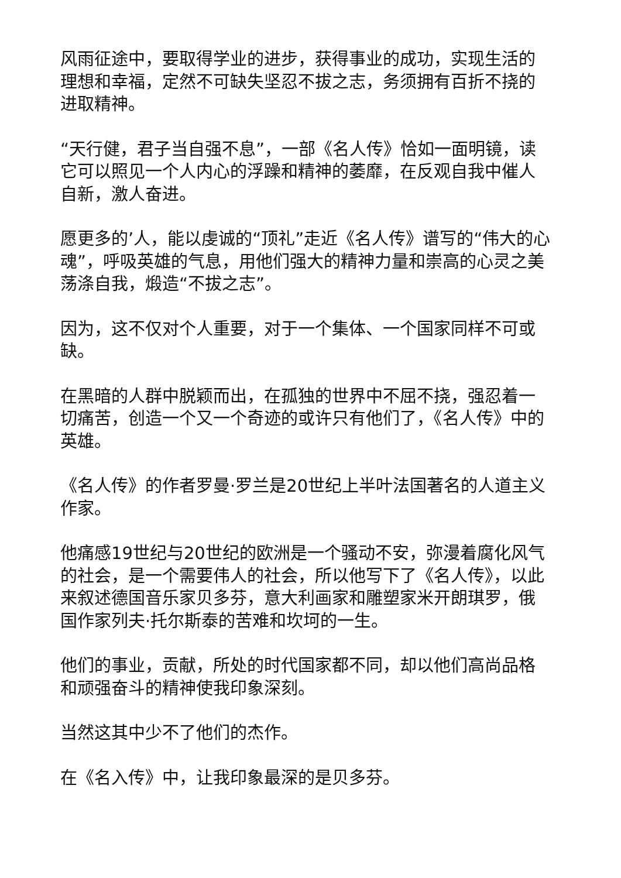风雨征途中，要取得学业的进步，获得事业的成功，实现生活的理想和幸福，定然不可缺失坚忍不拔之志，务须拥有百折不挠的进取精神。
“天行健，君子当自强不息”，一部《名人传》恰如一面明镜，读它可以照见一个人内心的浮躁和精神的萎靡，在反观自我中催人自新，激人奋进。
愿更多的’人，能以虔诚的“顶礼”走近《名人传》谱写的“伟大的心魂”，呼吸英雄的气息，用他们强大的精神力量和崇高的心灵之美荡涤自我，煅造“不拔之志”。
因为，这不仅对个人重要，对于一个集体、一个国家同样不可或缺。
在黑暗的人群中脱颖而出，在孤独的世界中不屈不挠，强忍着一切痛苦，创造一个又一个奇迹的或许只有他们了，《名人传》中的英雄。
《名人传》的作者罗曼·罗兰是20世纪上半叶法国著名的人道主义作家。
他痛感19世纪与20世纪的欧洲是一个骚动不安，弥漫着腐化风气的社会，是一个需要伟人的社会，所以他写下了《名人传》，以此来叙述德国音乐家贝多芬，意大利画家和雕塑家米开朗琪罗，俄国作家列夫·托尔斯泰的苦难和坎坷的一生。
他们的事业，贡献，所处的时代国家都不同，却以他们高尚品格和顽强奋斗的精神使我印象深刻。
当然这其中少不了他们的杰作。
在《名入传》中，让我印象最深的是贝多芬。